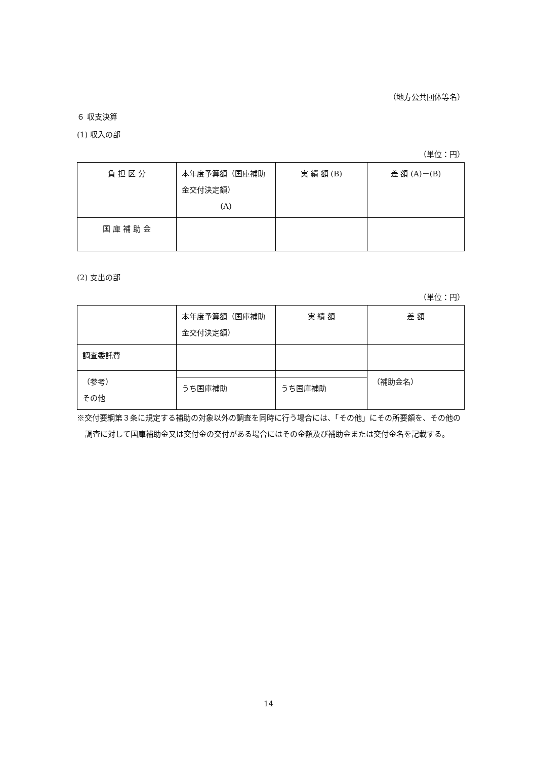（地方公共団体等名）
６ 収支決算
(1) 収入の部
（単位：円）
| 負 担 区 分 | 本年度予算額（国庫補助金交付決定額） (A) | 実 績 額 (B) | 差 額 (A)－(B) |
| 国 庫 補 助 金 | | | |
(2) 支出の部
（単位：円）
| | 本年度予算額（国庫補助金交付決定額） | 実 績 額 | 差 額 |
| 調査委託費 | | | |
| （参考） その他 | | | （補助金名） |
| | うち国庫補助 | うち国庫補助 | |
※交付要綱第３条に規定する補助の対象以外の調査を同時に行う場合には、「その他」にその所要額を、その他の調査に対して国庫補助金又は交付金の交付がある場合にはその金額及び補助金または交付金名を記載する。
14